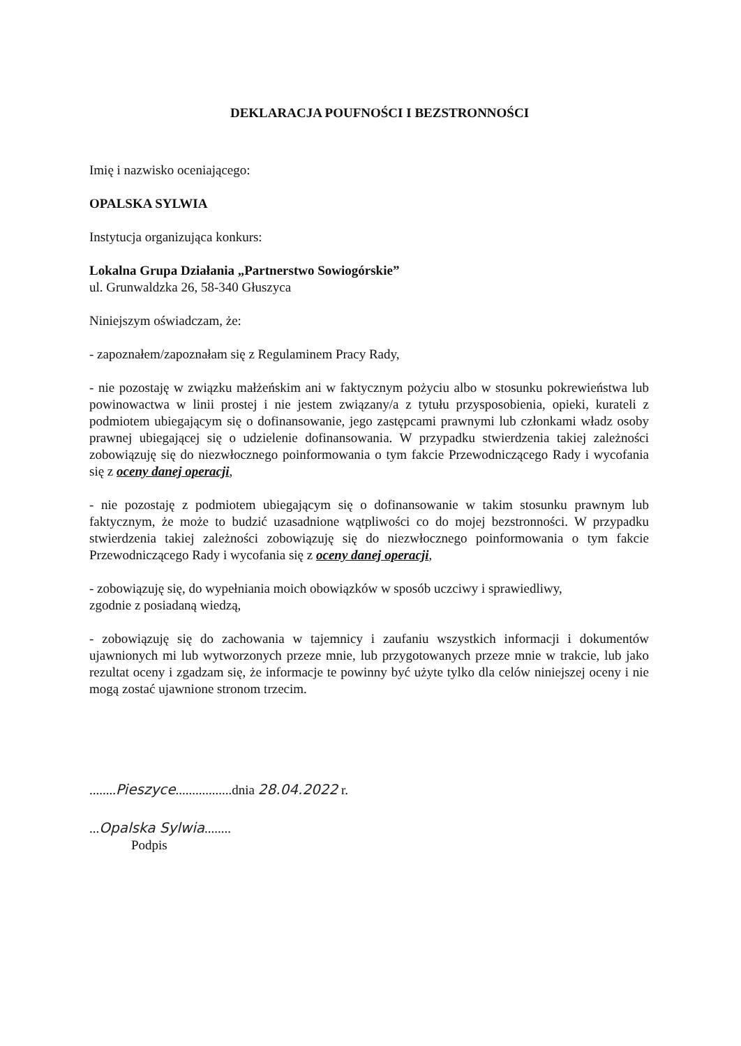DEKLARACJA POUFNOŚCI I BEZSTRONNOŚCI
Imię i nazwisko oceniającego:
OPALSKA SYLWIA
Instytucja organizująca konkurs:
Lokalna Grupa Działania „Partnerstwo Sowiogórskie”
ul. Grunwaldzka 26, 58-340 Głuszyca
Niniejszym oświadczam, że:
- zapoznałem/zapoznałam się z Regulaminem Pracy Rady,
- nie pozostaję w związku małżeńskim ani w faktycznym pożyciu albo w stosunku pokrewieństwa lub powinowactwa w linii prostej i nie jestem związany/a z tytułu przysposobienia, opieki, kurateli z podmiotem ubiegającym się o dofinansowanie, jego zastępcami prawnymi lub członkami władz osoby prawnej ubiegającej się o udzielenie dofinansowania. W przypadku stwierdzenia takiej zależności zobowiązuję się do niezwłocznego poinformowania o tym fakcie Przewodniczącego Rady i wycofania się z oceny danej operacji,
- nie pozostaję z podmiotem ubiegającym się o dofinansowanie w takim stosunku prawnym lub faktycznym, że może to budzić uzasadnione wątpliwości co do mojej bezstronności. W przypadku stwierdzenia takiej zależności zobowiązuję się do niezwłocznego poinformowania o tym fakcie Przewodniczącego Rady i wycofania się z oceny danej operacji,
- zobowiązuję się, do wypełniania moich obowiązków w sposób uczciwy i sprawiedliwy,
zgodnie z posiadaną wiedzą,
- zobowiązuję się do zachowania w tajemnicy i zaufaniu wszystkich informacji i dokumentów ujawnionych mi lub wytworzonych przeze mnie, lub przygotowanych przeze mnie w trakcie, lub jako rezultat oceny i zgadzam się, że informacje te powinny być użyte tylko dla celów niniejszej oceny i nie mogą zostać ujawnione stronom trzecim.
........Pieszyce.................dnia 28.04.2022 r.
...Opalska Sylwia........
Podpis